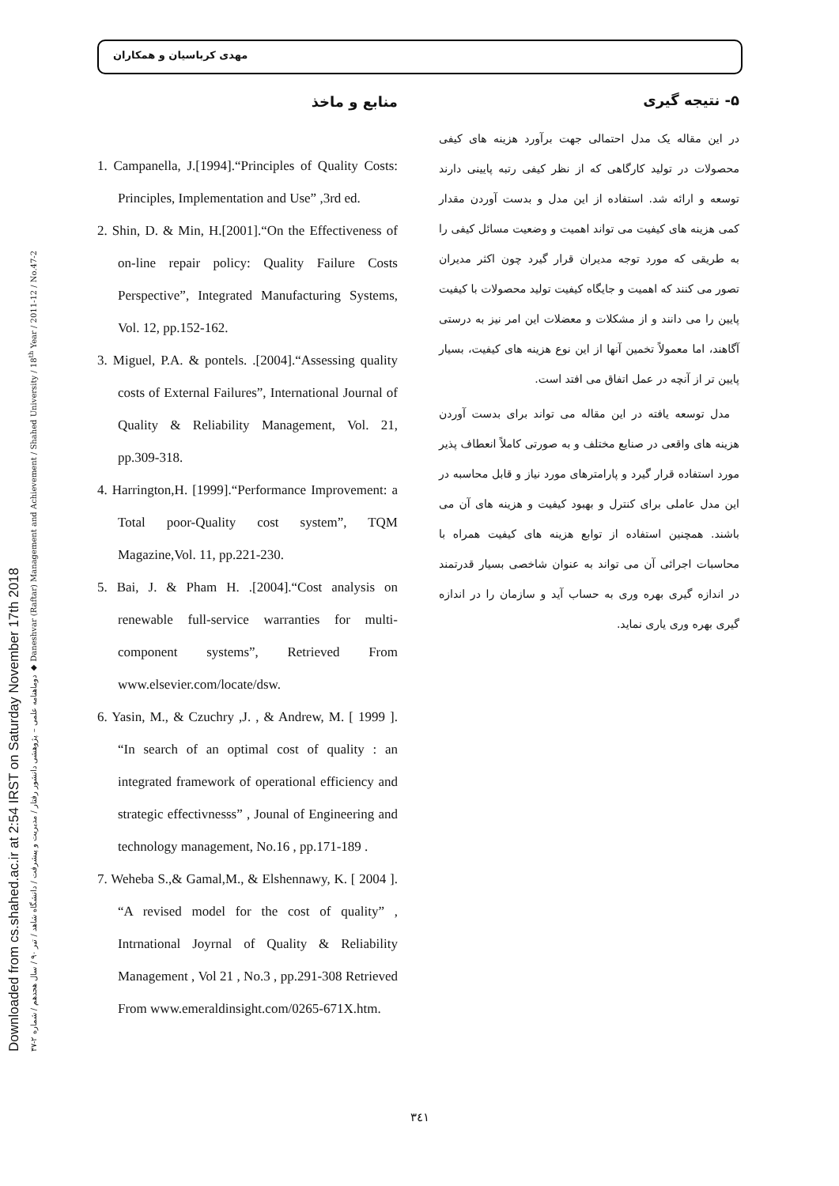Downloaded from cs.shahed.ac.ir at 2:54 IRST on Saturday November 17th 2018
دوماهنامه علمی – پژوهشی دانشور رفتار / مدیریت و پیشرفت / دانشگاه شاهد / تیر ۹۰ / سال هجدهم / شماره ۲-۴۷ ◆ Daneshvar (Raftar) Management and Achievement / Shahed University / 18<sup>th</sup> Year / 2011-12 / No.47-2
مهدی کرباسیان و همکاران
منابع و ماخذ
1. Campanella, J.[1994].“Principles of Quality Costs: Principles, Implementation and Use” ,3rd ed.
2. Shin, D. & Min, H.[2001].“On the Effectiveness of on-line repair policy: Quality Failure Costs Perspective”, Integrated Manufacturing Systems, Vol. 12, pp.152-162.
3. Miguel, P.A. & pontels. .[2004].“Assessing quality costs of External Failures”, International Journal of Quality & Reliability Management, Vol. 21, pp.309-318.
4. Harrington,H. [1999].“Performance Improvement: a Total poor-Quality cost system”, TQM Magazine,Vol. 11, pp.221-230.
5. Bai, J. & Pham H. .[2004].“Cost analysis on renewable full-service warranties for multi-component systems”, Retrieved From www.elsevier.com/locate/dsw.
6. Yasin, M., & Czuchry ,J. , & Andrew, M. [ 1999 ]. “In search of an optimal cost of quality : an integrated framework of operational efficiency and strategic effectivnesss” , Jounal of Engineering and technology management, No.16 , pp.171-189 .
7. Weheba S.,& Gamal,M., & Elshennawy, K. [ 2004 ]. “A revised model for the cost of quality” , Intrnational Joyrnal of Quality & Reliability Management , Vol 21 , No.3 , pp.291-308 Retrieved From www.emeraldinsight.com/0265-671X.htm.
۵- نتیجه گیری
در این مقاله یک مدل احتمالی جهت برآورد هزینه های کیفی محصولات در تولید کارگاهی که از نظر کیفی رتبه پایینی دارند توسعه و ارائه شد. استفاده از این مدل و بدست آوردن مقدار کمی هزینه های کیفیت می تواند اهمیت و وضعیت مسائل کیفی را به طریقی که مورد توجه مدیران قرار گیرد چون اکثر مدیران تصور می کنند که اهمیت و جایگاه کیفیت تولید محصولات با کیفیت پایین را می دانند و از مشکلات و معضلات این امر نیز به درستی آگاهند، اما معمولاً تخمین آنها از این نوع هزینه های کیفیت، بسیار پایین تر از آنچه در عمل اتفاق می افتد است.
مدل توسعه یافته در این مقاله می تواند برای بدست آوردن هزینه های واقعی در صنایع مختلف و به صورتی کاملاً انعطاف پذیر مورد استفاده قرار گیرد و پارامترهای مورد نیاز و قابل محاسبه در این مدل عاملی برای کنترل و بهبود کیفیت و هزینه های آن می باشند. همچنین استفاده از توابع هزینه های کیفیت همراه با محاسبات اجرائی آن می تواند به عنوان شاخصی بسیار قدرتمند در اندازه گیری بهره وری به حساب آید و سازمان را در اندازه گیری بهره وری یاری نماید.
۳٤۱